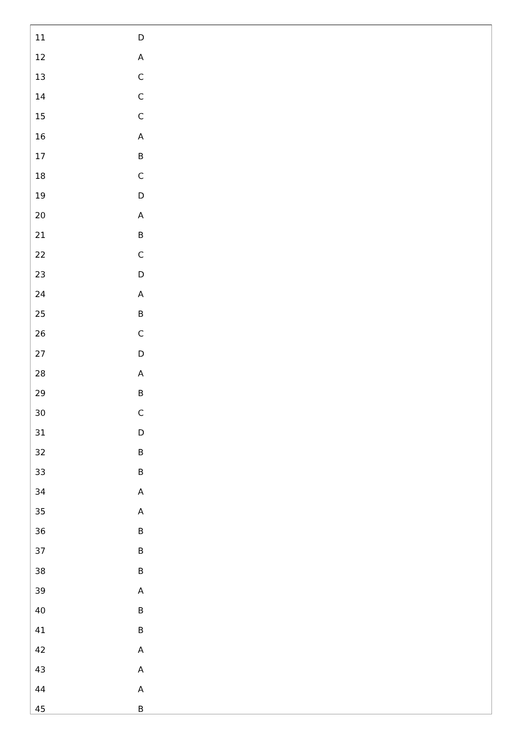| 11 | D |
| 12 | A |
| 13 | C |
| 14 | C |
| 15 | C |
| 16 | A |
| 17 | B |
| 18 | C |
| 19 | D |
| 20 | A |
| 21 | B |
| 22 | C |
| 23 | D |
| 24 | A |
| 25 | B |
| 26 | C |
| 27 | D |
| 28 | A |
| 29 | B |
| 30 | C |
| 31 | D |
| 32 | B |
| 33 | B |
| 34 | A |
| 35 | A |
| 36 | B |
| 37 | B |
| 38 | B |
| 39 | A |
| 40 | B |
| 41 | B |
| 42 | A |
| 43 | A |
| 44 | A |
| 45 | B |